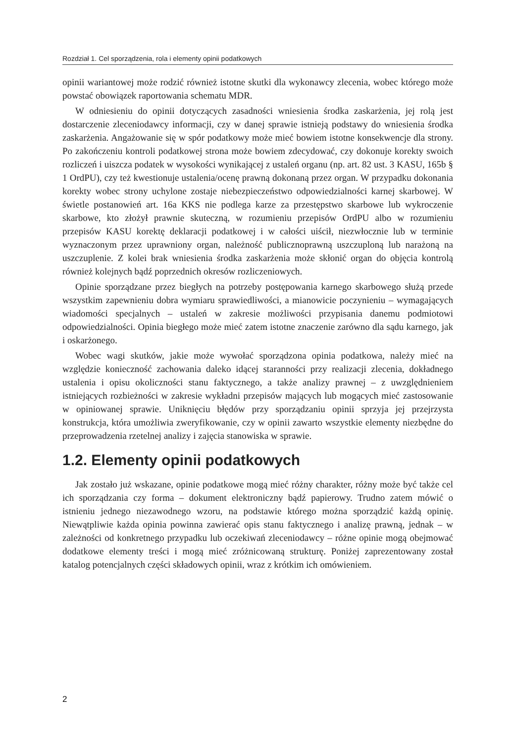Rozdział 1. Cel sporządzenia, rola i elementy opinii podatkowych
opinii wariantowej może rodzić również istotne skutki dla wykonawcy zlecenia, wobec którego może powstać obowiązek raportowania schematu MDR.
W odniesieniu do opinii dotyczących zasadności wniesienia środka zaskarżenia, jej rolą jest dostarczenie zleceniodawcy informacji, czy w danej sprawie istnieją podstawy do wniesienia środka zaskarżenia. Angażowanie się w spór podatkowy może mieć bowiem istotne konsekwencje dla strony. Po zakończeniu kontroli podatkowej strona może bowiem zdecydować, czy dokonuje korekty swoich rozliczeń i uiszcza podatek w wysokości wynikającej z ustaleń organu (np. art. 82 ust. 3 KASU, 165b § 1 OrdPU), czy też kwestionuje ustalenia/ocenę prawną dokonaną przez organ. W przypadku dokonania korekty wobec strony uchylone zostaje niebezpieczeństwo odpowiedzialności karnej skarbowej. W świetle postanowień art. 16a KKS nie podlega karze za przestępstwo skarbowe lub wykroczenie skarbowe, kto złożył prawnie skuteczną, w rozumieniu przepisów OrdPU albo w rozumieniu przepisów KASU korektę deklaracji podatkowej i w całości uiścił, niezwłocznie lub w terminie wyznaczonym przez uprawniony organ, należność publicznoprawną uszczuploną lub narażoną na uszczuplenie. Z kolei brak wniesienia środka zaskarżenia może skłonić organ do objęcia kontrolą również kolejnych bądź poprzednich okresów rozliczeniowych.
Opinie sporządzane przez biegłych na potrzeby postępowania karnego skarbowego służą przede wszystkim zapewnieniu dobra wymiaru sprawiedliwości, a mianowicie poczynieniu – wymagających wiadomości specjalnych – ustaleń w zakresie możliwości przypisania danemu podmiotowi odpowiedzialności. Opinia biegłego może mieć zatem istotne znaczenie zarówno dla sądu karnego, jak i oskarżonego.
Wobec wagi skutków, jakie może wywołać sporządzona opinia podatkowa, należy mieć na względzie konieczność zachowania daleko idącej staranności przy realizacji zlecenia, dokładnego ustalenia i opisu okoliczności stanu faktycznego, a także analizy prawnej – z uwzględnieniem istniejących rozbieżności w zakresie wykładni przepisów mających lub mogących mieć zastosowanie w opiniowanej sprawie. Uniknięciu błędów przy sporządzaniu opinii sprzyja jej przejrzysta konstrukcja, która umożliwia zweryfikowanie, czy w opinii zawarto wszystkie elementy niezbędne do przeprowadzenia rzetelnej analizy i zajęcia stanowiska w sprawie.
1.2. Elementy opinii podatkowych
Jak zostało już wskazane, opinie podatkowe mogą mieć różny charakter, różny może być także cel ich sporządzania czy forma – dokument elektroniczny bądź papierowy. Trudno zatem mówić o istnieniu jednego niezawodnego wzoru, na podstawie którego można sporządzić każdą opinię. Niewątpliwie każda opinia powinna zawierać opis stanu faktycznego i analizę prawną, jednak – w zależności od konkretnego przypadku lub oczekiwań zleceniodawcy – różne opinie mogą obejmować dodatkowe elementy treści i mogą mieć zróżnicowaną strukturę. Poniżej zaprezentowany został katalog potencjalnych części składowych opinii, wraz z krótkim ich omówieniem.
2